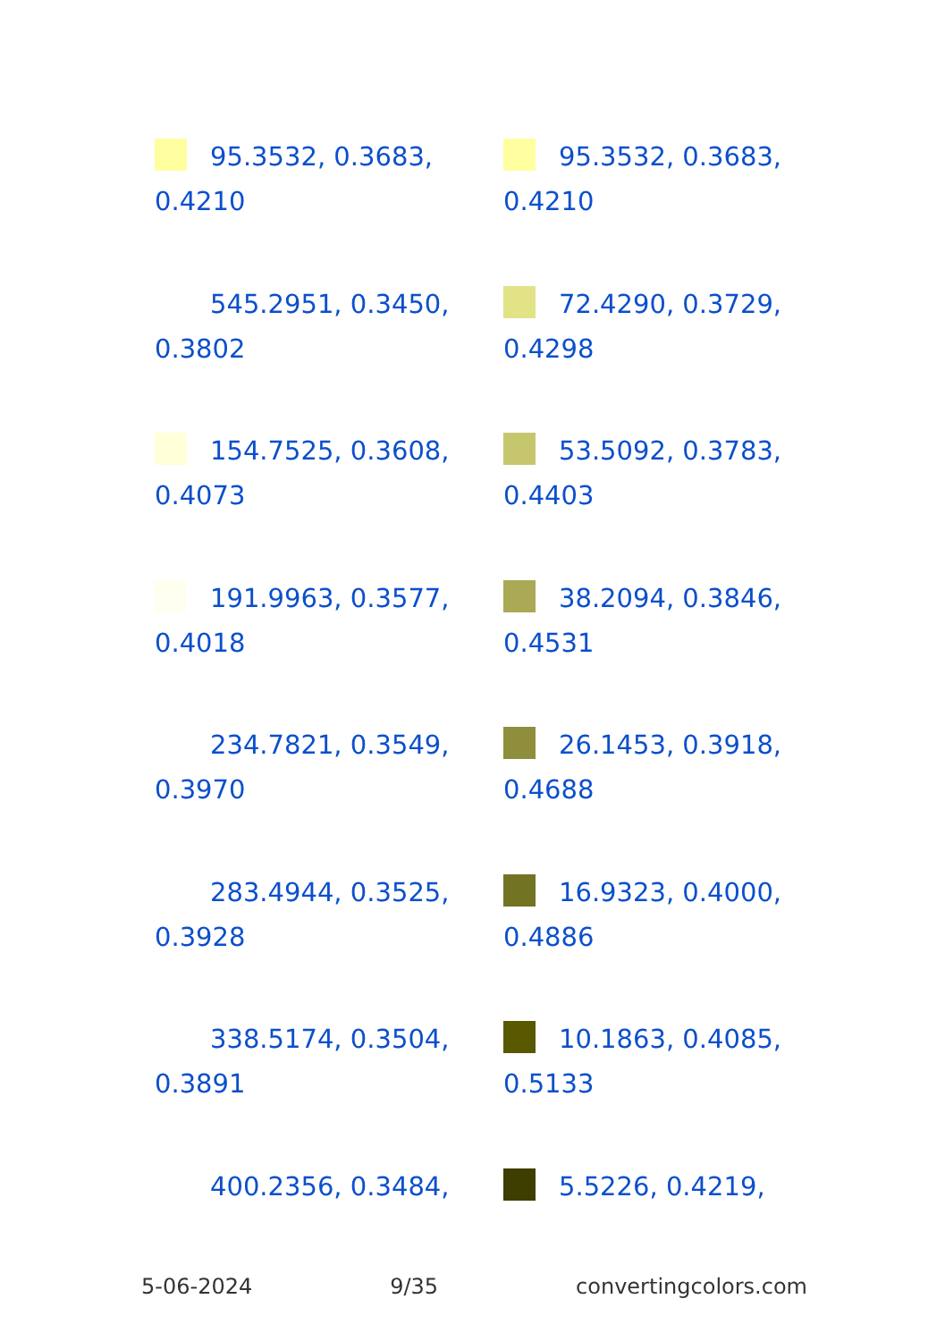95.3532, 0.3683, 0.4210
95.3532, 0.3683, 0.4210
545.2951, 0.3450, 0.3802
72.4290, 0.3729, 0.4298
154.7525, 0.3608, 0.4073
53.5092, 0.3783, 0.4403
191.9963, 0.3577, 0.4018
38.2094, 0.3846, 0.4531
234.7821, 0.3549, 0.3970
26.1453, 0.3918, 0.4688
283.4944, 0.3525, 0.3928
16.9323, 0.4000, 0.4886
338.5174, 0.3504, 0.3891
10.1863, 0.4085, 0.5133
400.2356, 0.3484,
5.5226, 0.4219,
5-06-2024 9/35 convertingcolors.com